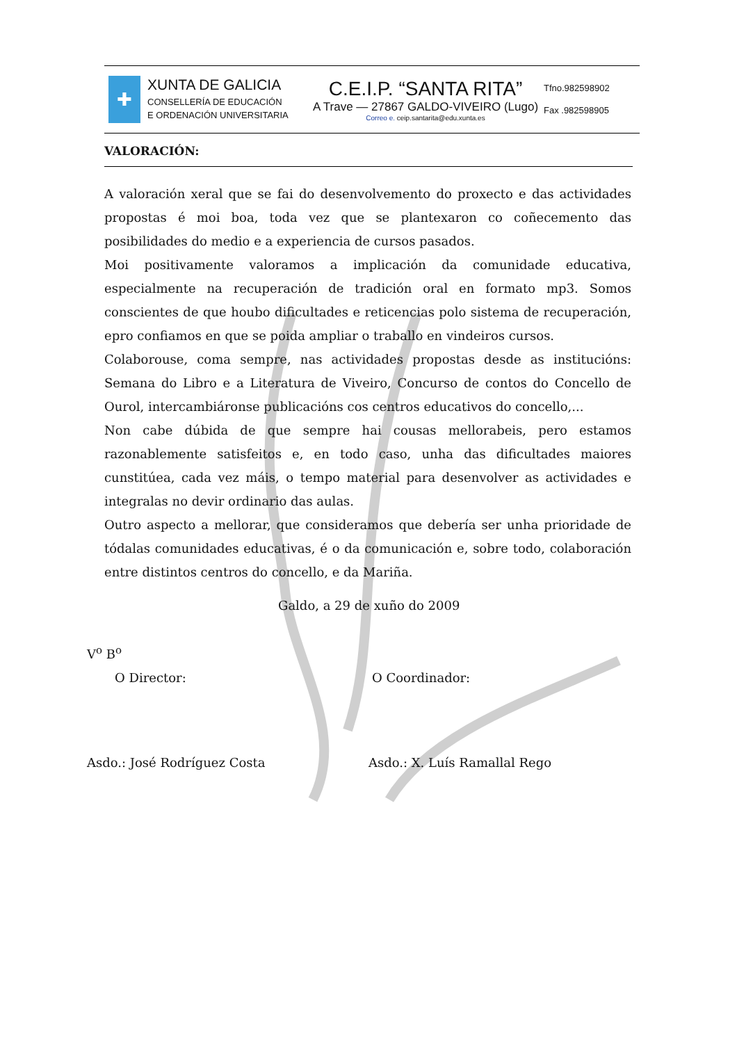✚
XUNTA DE GALICIA
CONSELLERÍA DE EDUCACIÓN
E ORDENACIÓN UNIVERSITARIA
C.E.I.P. “SANTA RITA”
A Trave — 27867 GALDO-VIVEIRO (Lugo)
Correo e. ceip.santarita@edu.xunta.es
Tfno.982598902
Fax .982598905
VALORACIÓN:
A valoración xeral que se fai do desenvolvemento do proxecto e das actividades propostas é moi boa, toda vez que se plantexaron co coñecemento das posibilidades do medio e a experiencia de cursos pasados.
Moi positivamente valoramos a implicación da comunidade educativa, especialmente na recuperación de tradición oral en formato mp3. Somos conscientes de que houbo dificultades e reticencias polo sistema de recuperación, epro confiamos en que se poida ampliar o traballo en vindeiros cursos.
Colaborouse, coma sempre, nas actividades propostas desde as institucións: Semana do Libro e a Literatura de Viveiro, Concurso de contos do Concello de Ourol, intercambiáronse publicacións cos centros educativos do concello,...
Non cabe dúbida de que sempre hai cousas mellorabeis, pero estamos razonablemente satisfeitos e, en todo caso, unha das dificultades maiores cunstitúea, cada vez máis, o tempo material para desenvolver as actividades e integralas no devir ordinario das aulas.
Outro aspecto a mellorar, que consideramos que debería ser unha prioridade de tódalas comunidades educativas, é o da comunicación e, sobre todo, colaboración entre distintos centros do concello, e da Mariña.
Galdo, a 29 de xuño do 2009
V<sup>o</sup> B<sup>o</sup>
O Director: O Coordinador:
Asdo.: José Rodríguez Costa Asdo.: X. Luís Ramallal Rego